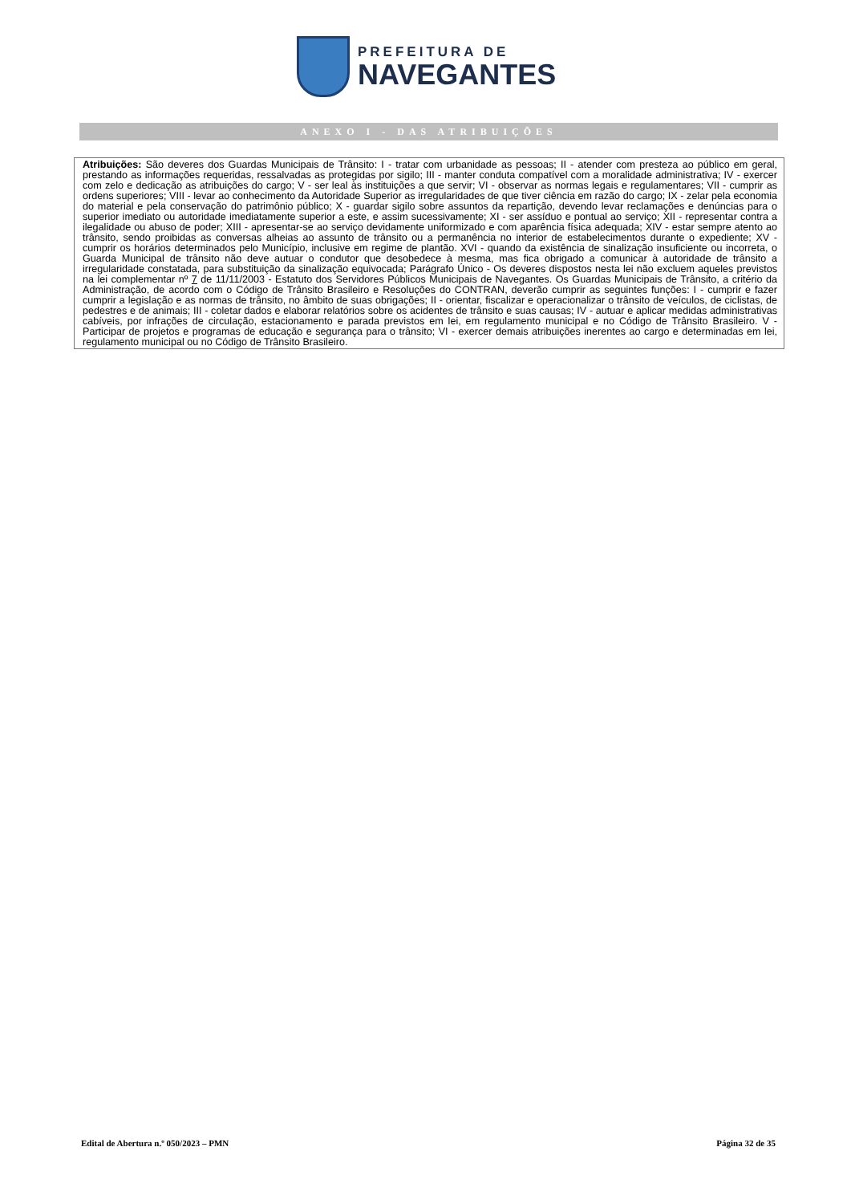PREFEITURA DE
NAVEGANTES
ANEXO I - DAS ATRIBUIÇÕES
| Atribuições: São deveres dos Guardas Municipais de Trânsito: I - tratar com urbanidade as pessoas; II - atender com presteza ao público em geral, prestando as informações requeridas, ressalvadas as protegidas por sigilo; III - manter conduta compatível com a moralidade administrativa; IV - exercer com zelo e dedicação as atribuições do cargo; V - ser leal às instituições a que servir; VI - observar as normas legais e regulamentares; VII - cumprir as ordens superiores; VIII - levar ao conhecimento da Autoridade Superior as irregularidades de que tiver ciência em razão do cargo; IX - zelar pela economia do material e pela conservação do patrimônio público; X - guardar sigilo sobre assuntos da repartição, devendo levar reclamações e denúncias para o superior imediato ou autoridade imediatamente superior a este, e assim sucessivamente; XI - ser assíduo e pontual ao serviço; XII - representar contra a ilegalidade ou abuso de poder; XIII - apresentar-se ao serviço devidamente uniformizado e com aparência física adequada; XIV - estar sempre atento ao trânsito, sendo proibidas as conversas alheias ao assunto de trânsito ou a permanência no interior de estabelecimentos durante o expediente; XV - cumprir os horários determinados pelo Município, inclusive em regime de plantão. XVI - quando da existência de sinalização insuficiente ou incorreta, o Guarda Municipal de trânsito não deve autuar o condutor que desobedece à mesma, mas fica obrigado a comunicar à autoridade de trânsito a irregularidade constatada, para substituição da sinalização equivocada; Parágrafo Único - Os deveres dispostos nesta lei não excluem aqueles previstos na lei complementar nº 7 de 11/11/2003 - Estatuto dos Servidores Públicos Municipais de Navegantes. Os Guardas Municipais de Trânsito, a critério da Administração, de acordo com o Código de Trânsito Brasileiro e Resoluções do CONTRAN, deverão cumprir as seguintes funções: I - cumprir e fazer cumprir a legislação e as normas de trânsito, no âmbito de suas obrigações; II - orientar, fiscalizar e operacionalizar o trânsito de veículos, de ciclistas, de pedestres e de animais; III - coletar dados e elaborar relatórios sobre os acidentes de trânsito e suas causas; IV - autuar e aplicar medidas administrativas cabíveis, por infrações de circulação, estacionamento e parada previstos em lei, em regulamento municipal e no Código de Trânsito Brasileiro. V - Participar de projetos e programas de educação e segurança para o trânsito; VI - exercer demais atribuições inerentes ao cargo e determinadas em lei, regulamento municipal ou no Código de Trânsito Brasileiro. |
Edital de Abertura n.º 050/2023 – PMN Página 32 de 35